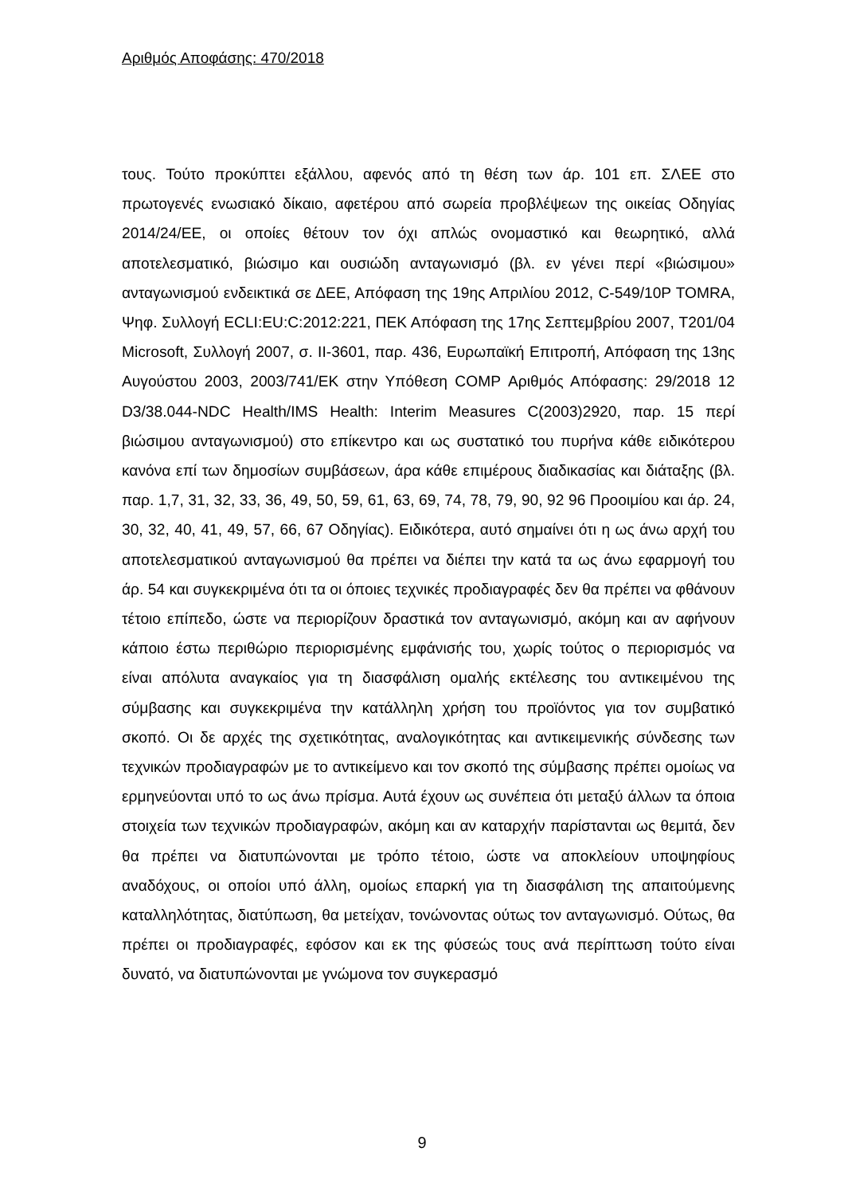Αριθμός Αποφάσης: 470/2018
τους. Τούτο προκύπτει εξάλλου, αφενός από τη θέση των άρ. 101 επ. ΣΛΕΕ στο πρωτογενές ενωσιακό δίκαιο, αφετέρου από σωρεία προβλέψεων της οικείας Οδηγίας 2014/24/ΕΕ, οι οποίες θέτουν τον όχι απλώς ονομαστικό και θεωρητικό, αλλά αποτελεσματικό, βιώσιμο και ουσιώδη ανταγωνισμό (βλ. εν γένει περί «βιώσιμου» ανταγωνισμού ενδεικτικά σε ΔΕΕ, Απόφαση της 19ης Απριλίου 2012, C-549/10P TOMRA, Ψηφ. Συλλογή ECLI:EU:C:2012:221, ΠΕΚ Απόφαση της 17ης Σεπτεμβρίου 2007, T201/04 Microsoft, Συλλογή 2007, σ. II-3601, παρ. 436, Ευρωπαϊκή Επιτροπή, Απόφαση της 13ης Αυγούστου 2003, 2003/741/ΕΚ στην Υπόθεση COMP Αριθμός Απόφασης: 29/2018 12 D3/38.044-NDC Health/IMS Health: Interim Measures C(2003)2920, παρ. 15 περί βιώσιμου ανταγωνισμού) στο επίκεντρο και ως συστατικό του πυρήνα κάθε ειδικότερου κανόνα επί των δημοσίων συμβάσεων, άρα κάθε επιμέρους διαδικασίας και διάταξης (βλ. παρ. 1,7, 31, 32, 33, 36, 49, 50, 59, 61, 63, 69, 74, 78, 79, 90, 92 96 Προοιμίου και άρ. 24, 30, 32, 40, 41, 49, 57, 66, 67 Οδηγίας). Ειδικότερα, αυτό σημαίνει ότι η ως άνω αρχή του αποτελεσματικού ανταγωνισμού θα πρέπει να διέπει την κατά τα ως άνω εφαρμογή του άρ. 54 και συγκεκριμένα ότι τα οι όποιες τεχνικές προδιαγραφές δεν θα πρέπει να φθάνουν τέτοιο επίπεδο, ώστε να περιορίζουν δραστικά τον ανταγωνισμό, ακόμη και αν αφήνουν κάποιο έστω περιθώριο περιορισμένης εμφάνισής του, χωρίς τούτος ο περιορισμός να είναι απόλυτα αναγκαίος για τη διασφάλιση ομαλής εκτέλεσης του αντικειμένου της σύμβασης και συγκεκριμένα την κατάλληλη χρήση του προϊόντος για τον συμβατικό σκοπό. Οι δε αρχές της σχετικότητας, αναλογικότητας και αντικειμενικής σύνδεσης των τεχνικών προδιαγραφών με το αντικείμενο και τον σκοπό της σύμβασης πρέπει ομοίως να ερμηνεύονται υπό το ως άνω πρίσμα. Αυτά έχουν ως συνέπεια ότι μεταξύ άλλων τα όποια στοιχεία των τεχνικών προδιαγραφών, ακόμη και αν καταρχήν παρίστανται ως θεμιτά, δεν θα πρέπει να διατυπώνονται με τρόπο τέτοιο, ώστε να αποκλείουν υποψηφίους αναδόχους, οι οποίοι υπό άλλη, ομοίως επαρκή για τη διασφάλιση της απαιτούμενης καταλληλότητας, διατύπωση, θα μετείχαν, τονώνοντας ούτως τον ανταγωνισμό. Ούτως, θα πρέπει οι προδιαγραφές, εφόσον και εκ της φύσεώς τους ανά περίπτωση τούτο είναι δυνατό, να διατυπώνονται με γνώμονα τον συγκερασμό
9